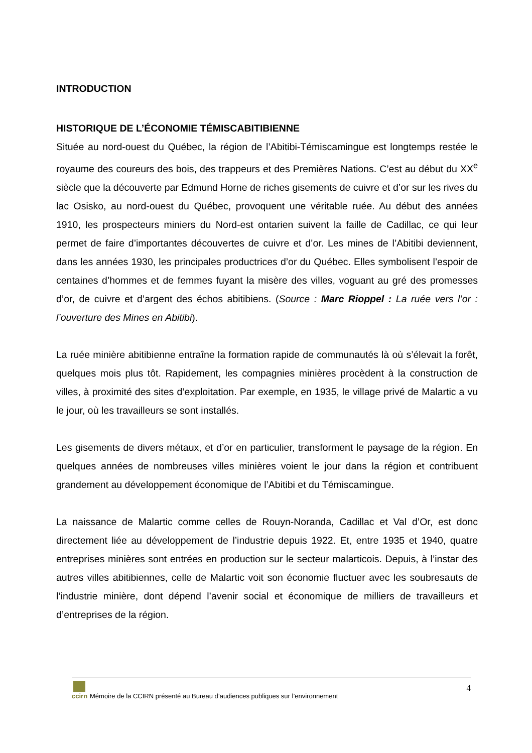INTRODUCTION
HISTORIQUE DE L’ÉCONOMIE TÉMISCABITIBIENNE
Située au nord-ouest du Québec, la région de l’Abitibi-Témiscamingue est longtemps restée le royaume des coureurs des bois, des trappeurs et des Premières Nations. C’est au début du XX<sup>e</sup> siècle que la découverte par Edmund Horne de riches gisements de cuivre et d’or sur les rives du lac Osisko, au nord-ouest du Québec, provoquent une véritable ruée. Au début des années 1910, les prospecteurs miniers du Nord-est ontarien suivent la faille de Cadillac, ce qui leur permet de faire d’importantes découvertes de cuivre et d’or. Les mines de l’Abitibi deviennent, dans les années 1930, les principales productrices d’or du Québec. Elles symbolisent l’espoir de centaines d’hommes et de femmes fuyant la misère des villes, voguant au gré des promesses d’or, de cuivre et d’argent des échos abitibiens. (Source : Marc Rioppel : La ruée vers l’or : l’ouverture des Mines en Abitibi).
La ruée minière abitibienne entraîne la formation rapide de communautés là où s’élevait la forêt, quelques mois plus tôt. Rapidement, les compagnies minières procèdent à la construction de villes, à proximité des sites d’exploitation. Par exemple, en 1935, le village privé de Malartic a vu le jour, où les travailleurs se sont installés.
Les gisements de divers métaux, et d’or en particulier, transforment le paysage de la région. En quelques années de nombreuses villes minières voient le jour dans la région et contribuent grandement au développement économique de l’Abitibi et du Témiscamingue.
La naissance de Malartic comme celles de Rouyn-Noranda, Cadillac et Val d’Or, est donc directement liée au développement de l’industrie depuis 1922. Et, entre 1935 et 1940, quatre entreprises minières sont entrées en production sur le secteur malarticois. Depuis, à l’instar des autres villes abitibiennes, celle de Malartic voit son économie fluctuer avec les soubresauts de l’industrie minière, dont dépend l’avenir social et économique de milliers de travailleurs et d’entreprises de la région.
4
ccirn
Mémoire de la CCIRN présenté au Bureau d’audiences publiques sur l’environnement